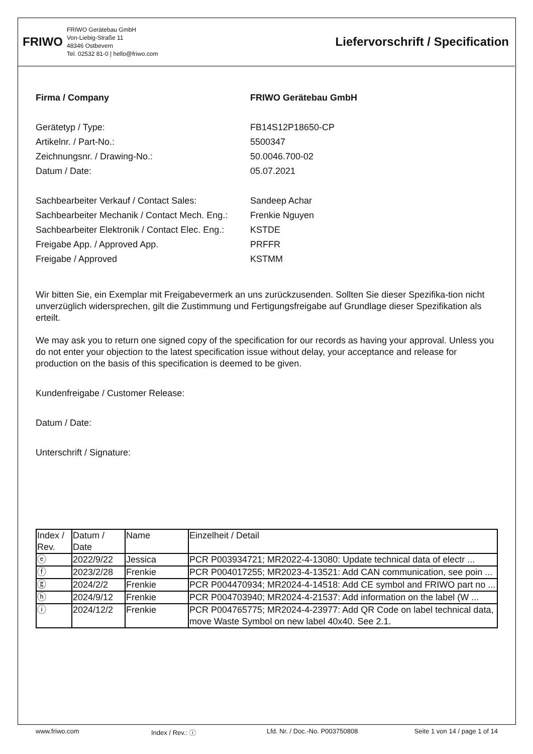FRIWO
FRIWO Gerätebau GmbH
Von-Liebig-Straße 11
48346 Ostbevern
Tel. 02532 81-0 | hello@friwo.com
Liefervorschrift / Specification
Firma / Company FRIWO Gerätebau GmbH
Gerätetyp / Type: FB14S12P18650-CP
Artikelnr. / Part-No.: 5500347
Zeichnungsnr. / Drawing-No.: 50.0046.700-02
Datum / Date: 05.07.2021
Sachbearbeiter Verkauf / Contact Sales: Sandeep Achar
Sachbearbeiter Mechanik / Contact Mech. Eng.:
Frenkie Nguyen
Sachbearbeiter Elektronik / Contact Elec. Eng.:
KSTDE
Freigabe App. / Approved App. PRFFR
Freigabe / Approved KSTMM
Wir bitten Sie, ein Exemplar mit Freigabevermerk an uns zurückzusenden. Sollten Sie dieser Spezifika-tion nicht unverzüglich widersprechen, gilt die Zustimmung und Fertigungsfreigabe auf Grundlage dieser Spezifikation als erteilt.
We may ask you to return one signed copy of the specification for our records as having your approval. Unless you do not enter your objection to the latest specification issue without delay, your acceptance and release for production on the basis of this specification is deemed to be given.
Kundenfreigabe / Customer Release:
Datum / Date:
Unterschrift / Signature:
| Index / Rev. | Datum / Date | Name | Einzelheit / Detail |
| ⓔ | 2022/9/22 | Jessica | PCR P003934721; MR2022-4-13080: Update technical data of electr ... |
| ⓕ | 2023/2/28 | Frenkie | PCR P004017255; MR2023-4-13521: Add CAN communication, see poin ... |
| ⓖ | 2024/2/2 | Frenkie | PCR P004470934; MR2024-4-14518: Add CE symbol and FRIWO part no ... |
| ⓗ | 2024/9/12 | Frenkie | PCR P004703940; MR2024-4-21537: Add information on the label (W ... |
| ⓘ | 2024/12/2 | Frenkie | PCR P004765775; MR2024-4-23977: Add QR Code on label technical data, move Waste Symbol on new label 40x40. See 2.1. |
www.friwo.com Index / Rev.: ⓘ Lfd. Nr. / Doc.-No. P003750808 Seite 1 von 14 / page 1 of 14